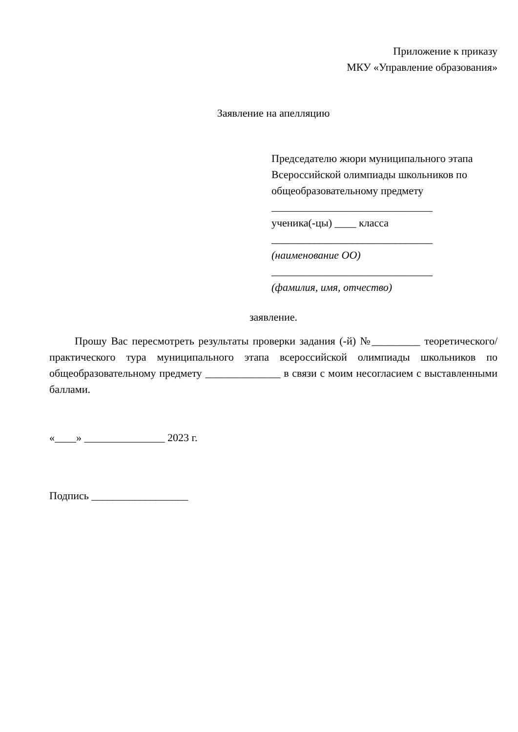Приложение к приказу
МКУ «Управление образования»
Заявление на апелляцию
Председателю жюри муниципального этапа Всероссийской олимпиады школьников по общеобразовательному предмету
______________________________
ученика(-цы) ____ класса
______________________________
(наименование ОО)
______________________________
(фамилия, имя, отчество)
заявление.
Прошу Вас пересмотреть результаты проверки задания (-й) №_________ теоретического/практического тура муниципального этапа всероссийской олимпиады школьников по общеобразовательному предмету ______________ в связи с моим несогласием с выставленными баллами.
«____» _______________ 2023 г.
Подпись __________________